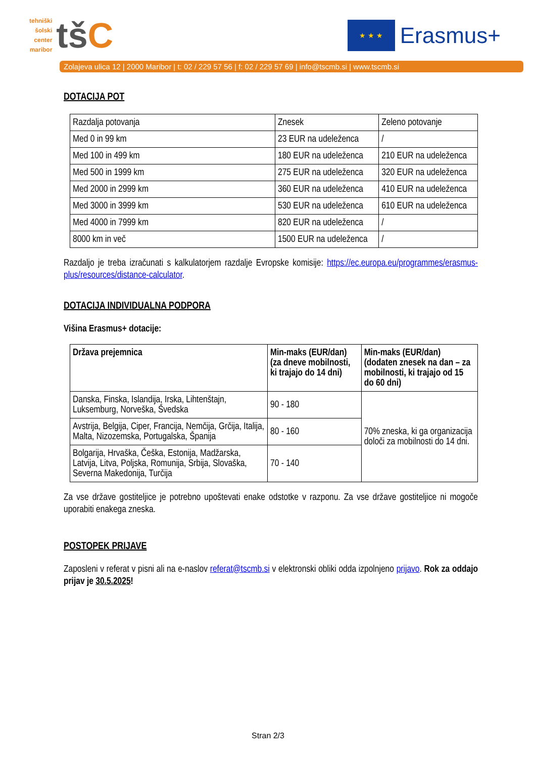tehniški
šolski
center
maribor
tšC
★ ★ ★
Erasmus+
Zolajeva ulica 12 | 2000 Maribor | t: 02 / 229 57 56 | f: 02 / 229 57 69 | info@tscmb.si | www.tscmb.si
DOTACIJA POT
| Razdalja potovanja | Znesek | Zeleno potovanje |
| Med 0 in 99 km | 23 EUR na udeleženca | / |
| Med 100 in 499 km | 180 EUR na udeleženca | 210 EUR na udeleženca |
| Med 500 in 1999 km | 275 EUR na udeleženca | 320 EUR na udeleženca |
| Med 2000 in 2999 km | 360 EUR na udeleženca | 410 EUR na udeleženca |
| Med 3000 in 3999 km | 530 EUR na udeleženca | 610 EUR na udeleženca |
| Med 4000 in 7999 km | 820 EUR na udeleženca | / |
| 8000 km in več | 1500 EUR na udeleženca | / |
Razdaljo je treba izračunati s kalkulatorjem razdalje Evropske komisije: https://ec.europa.eu/programmes/erasmus-plus/resources/distance-calculator.
DOTACIJA INDIVIDUALNA PODPORA
Višina Erasmus+ dotacije:
| Država prejemnica | Min-maks (EUR/dan) (za dneve mobilnosti, ki trajajo do 14 dni) | Min-maks (EUR/dan) (dodaten znesek na dan – za mobilnosti, ki trajajo od 15 do 60 dni) |
| Danska, Finska, Islandija, Irska, Lihtenštajn, Luksemburg, Norveška, Švedska | 90 - 180 | 70% zneska, ki ga organizacija določi za mobilnosti do 14 dni. |
| Avstrija, Belgija, Ciper, Francija, Nemčija, Grčija, Italija, Malta, Nizozemska, Portugalska, Španija | 80 - 160 | |
| Bolgarija, Hrvaška, Češka, Estonija, Madžarska, Latvija, Litva, Poljska, Romunija, Srbija, Slovaška, Severna Makedonija, Turčija | 70 - 140 | |
Za vse države gostiteljice je potrebno upoštevati enake odstotke v razponu. Za vse države gostiteljice ni mogoče uporabiti enakega zneska.
POSTOPEK PRIJAVE
Zaposleni v referat v pisni ali na e-naslov referat@tscmb.si v elektronski obliki odda izpolnjeno prijavo. Rok za oddajo prijav je 30.5.2025!
Stran 2/3